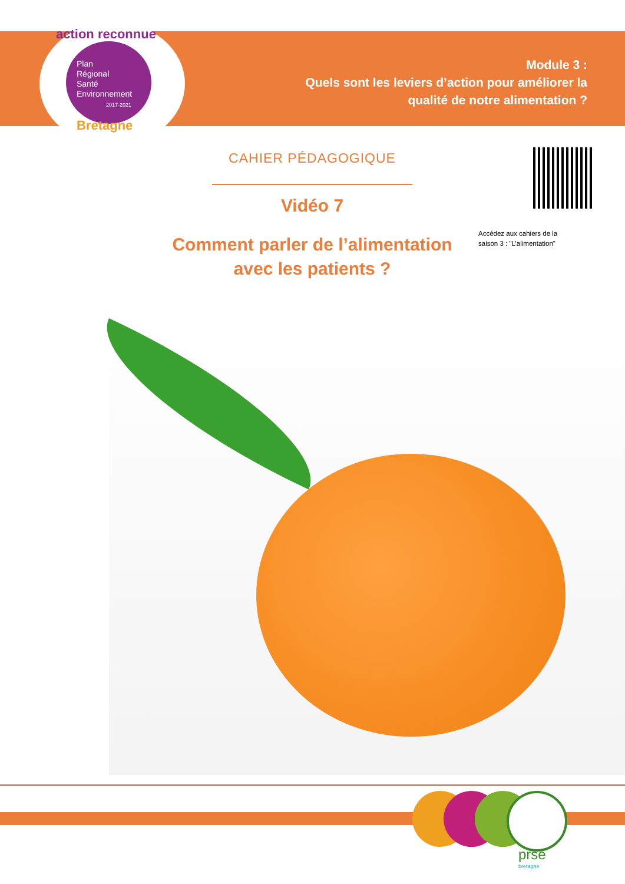action reconnue
Plan
Régional
Santé
Environnement
2017-2021
Bretagne
Module 3 :
Quels sont les leviers d’action pour améliorer la
qualité de notre alimentation ?
CAHIER PÉDAGOGIQUE
Vidéo 7
Comment parler de l’alimentation
avec les patients ?
Accédez aux cahiers de la
saison 3 : "L’alimentation"
prse
bretagne